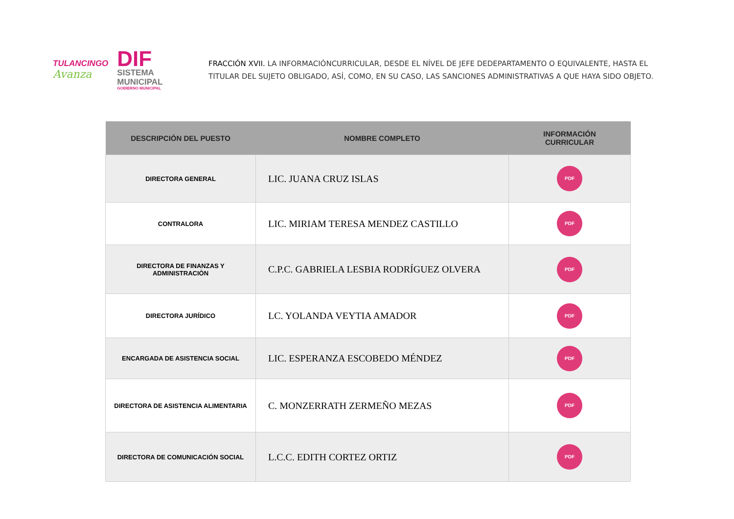TULANCINGO
Avanza
DIF
SISTEMA
MUNICIPAL
GOBIERNO MUNICIPAL
FRACCIÓN XVII. LA INFORMACIÓNCURRICULAR, DESDE EL NÍVEL DE JEFE DEDEPARTAMENTO O EQUIVALENTE, HASTA EL
TITULAR DEL SUJETO OBLIGADO, ASÍ, COMO, EN SU CASO, LAS SANCIONES ADMINISTRATIVAS A QUE HAYA SIDO OBJETO.
| DESCRIPCIÓN DEL PUESTO | NOMBRE COMPLETO | INFORMACIÓN CURRICULAR |
| --- | --- | --- |
| DIRECTORA GENERAL | LIC. JUANA CRUZ ISLAS | PDF |
| CONTRALORA | LIC. MIRIAM TERESA MENDEZ CASTILLO | PDF |
| DIRECTORA DE FINANZAS Y ADMINISTRACIÒN | C.P.C. GABRIELA LESBIA RODRÍGUEZ OLVERA | PDF |
| DIRECTORA JURÍDICO | LC. YOLANDA VEYTIA AMADOR | PDF |
| ENCARGADA DE ASISTENCIA SOCIAL | LIC. ESPERANZA ESCOBEDO MÉNDEZ | PDF |
| DIRECTORA DE ASISTENCIA ALIMENTARIA | C. MONZERRATH ZERMEÑO MEZAS | PDF |
| DIRECTORA DE COMUNICACIÓN SOCIAL | L.C.C. EDITH CORTEZ ORTIZ | PDF |